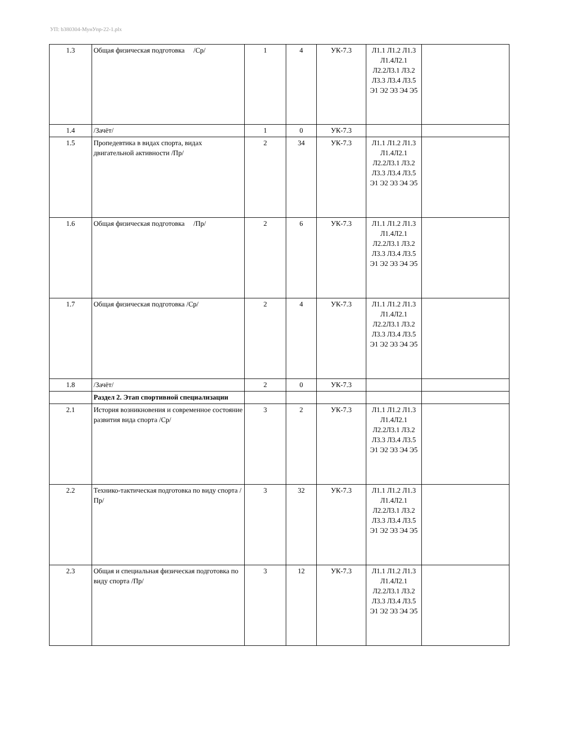УП: b380304-МунУпр-22-1.plx
| 1.3 | Общая физическая подготовка /Ср/ | 1 | 4 | УК-7.3 | Л1.1 Л1.2 Л1.3 Л1.4Л2.1 Л2.2Л3.1 Л3.2 Л3.3 Л3.4 Л3.5 Э1 Э2 Э3 Э4 Э5 | |
| 1.4 | /Зачёт/ | 1 | 0 | УК-7.3 | | |
| 1.5 | Пропедевтика в видах спорта, видах двигательной активности /Пр/ | 2 | 34 | УК-7.3 | Л1.1 Л1.2 Л1.3 Л1.4Л2.1 Л2.2Л3.1 Л3.2 Л3.3 Л3.4 Л3.5 Э1 Э2 Э3 Э4 Э5 | |
| 1.6 | Общая физическая подготовка /Пр/ | 2 | 6 | УК-7.3 | Л1.1 Л1.2 Л1.3 Л1.4Л2.1 Л2.2Л3.1 Л3.2 Л3.3 Л3.4 Л3.5 Э1 Э2 Э3 Э4 Э5 | |
| 1.7 | Общая физическая подготовка /Ср/ | 2 | 4 | УК-7.3 | Л1.1 Л1.2 Л1.3 Л1.4Л2.1 Л2.2Л3.1 Л3.2 Л3.3 Л3.4 Л3.5 Э1 Э2 Э3 Э4 Э5 | |
| 1.8 | /Зачёт/ | 2 | 0 | УК-7.3 | | |
| | Раздел 2. Этап спортивной специализации | | | | | |
| 2.1 | История возникновения и современное состояние развития вида спорта /Ср/ | 3 | 2 | УК-7.3 | Л1.1 Л1.2 Л1.3 Л1.4Л2.1 Л2.2Л3.1 Л3.2 Л3.3 Л3.4 Л3.5 Э1 Э2 Э3 Э4 Э5 | |
| 2.2 | Технико-тактическая подготовка по виду спорта /Пр/ | 3 | 32 | УК-7.3 | Л1.1 Л1.2 Л1.3 Л1.4Л2.1 Л2.2Л3.1 Л3.2 Л3.3 Л3.4 Л3.5 Э1 Э2 Э3 Э4 Э5 | |
| 2.3 | Общая и специальная физическая подготовка по виду спорта /Пр/ | 3 | 12 | УК-7.3 | Л1.1 Л1.2 Л1.3 Л1.4Л2.1 Л2.2Л3.1 Л3.2 Л3.3 Л3.4 Л3.5 Э1 Э2 Э3 Э4 Э5 | |